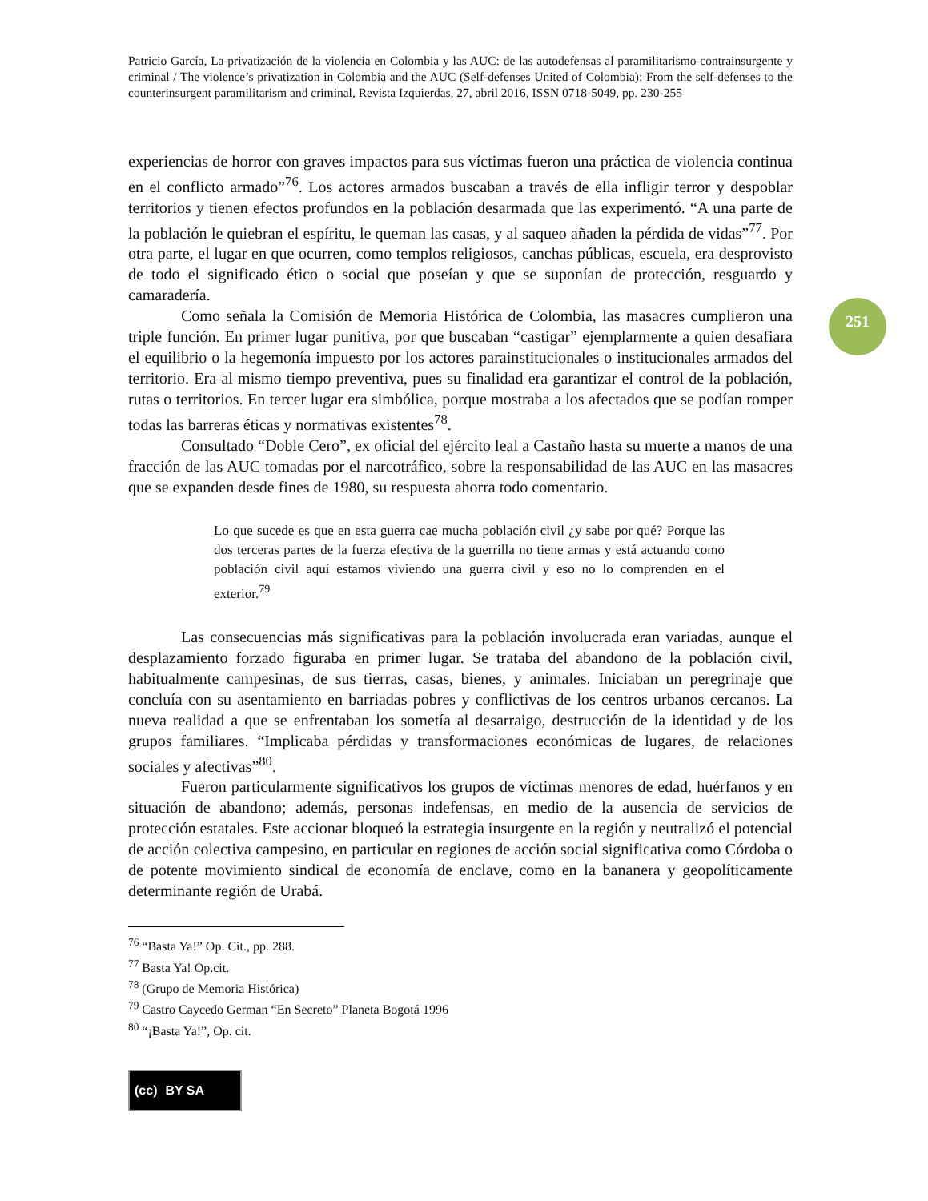251
Patricio García, La privatización de la violencia en Colombia y las AUC: de las autodefensas al paramilitarismo contrainsurgente y criminal / The violence’s privatization in Colombia and the AUC (Self-defenses United of Colombia): From the self-defenses to the counterinsurgent paramilitarism and criminal, Revista Izquierdas, 27, abril 2016, ISSN 0718-5049, pp. 230-255
experiencias de horror con graves impactos para sus víctimas fueron una práctica de violencia continua en el conflicto armado”<sup>76</sup>. Los actores armados buscaban a través de ella infligir terror y despoblar territorios y tienen efectos profundos en la población desarmada que las experimentó. “A una parte de la población le quiebran el espíritu, le queman las casas, y al saqueo añaden la pérdida de vidas”<sup>77</sup>. Por otra parte, el lugar en que ocurren, como templos religiosos, canchas públicas, escuela, era desprovisto de todo el significado ético o social que poseían y que se suponían de protección, resguardo y camaradería.
Como señala la Comisión de Memoria Histórica de Colombia, las masacres cumplieron una triple función. En primer lugar punitiva, por que buscaban “castigar” ejemplarmente a quien desafiara el equilibrio o la hegemonía impuesto por los actores parainstitucionales o institucionales armados del territorio. Era al mismo tiempo preventiva, pues su finalidad era garantizar el control de la población, rutas o territorios. En tercer lugar era simbólica, porque mostraba a los afectados que se podían romper todas las barreras éticas y normativas existentes<sup>78</sup>.
Consultado “Doble Cero”, ex oficial del ejército leal a Castaño hasta su muerte a manos de una fracción de las AUC tomadas por el narcotráfico, sobre la responsabilidad de las AUC en las masacres que se expanden desde fines de 1980, su respuesta ahorra todo comentario.
Lo que sucede es que en esta guerra cae mucha población civil ¿y sabe por qué? Porque las dos terceras partes de la fuerza efectiva de la guerrilla no tiene armas y está actuando como población civil aquí estamos viviendo una guerra civil y eso no lo comprenden en el exterior.<sup>79</sup>
Las consecuencias más significativas para la población involucrada eran variadas, aunque el desplazamiento forzado figuraba en primer lugar. Se trataba del abandono de la población civil, habitualmente campesinas, de sus tierras, casas, bienes, y animales. Iniciaban un peregrinaje que concluía con su asentamiento en barriadas pobres y conflictivas de los centros urbanos cercanos. La nueva realidad a que se enfrentaban los sometía al desarraigo, destrucción de la identidad y de los grupos familiares. “Implicaba pérdidas y transformaciones económicas de lugares, de relaciones sociales y afectivas”<sup>80</sup>.
Fueron particularmente significativos los grupos de víctimas menores de edad, huérfanos y en situación de abandono; además, personas indefensas, en medio de la ausencia de servicios de protección estatales. Este accionar bloqueó la estrategia insurgente en la región y neutralizó el potencial de acción colectiva campesino, en particular en regiones de acción social significativa como Córdoba o de potente movimiento sindical de economía de enclave, como en la bananera y geopolíticamente determinante región de Urabá.
<sup>76</sup> “Basta Ya!” Op. Cit., pp. 288.
<sup>77</sup> Basta Ya! Op.cit.
<sup>78</sup> (Grupo de Memoria Histórica)
<sup>79</sup> Castro Caycedo German “En Secreto” Planeta Bogotá 1996
<sup>80</sup> “¡Basta Ya!”, Op. cit.
(cc) BY SA